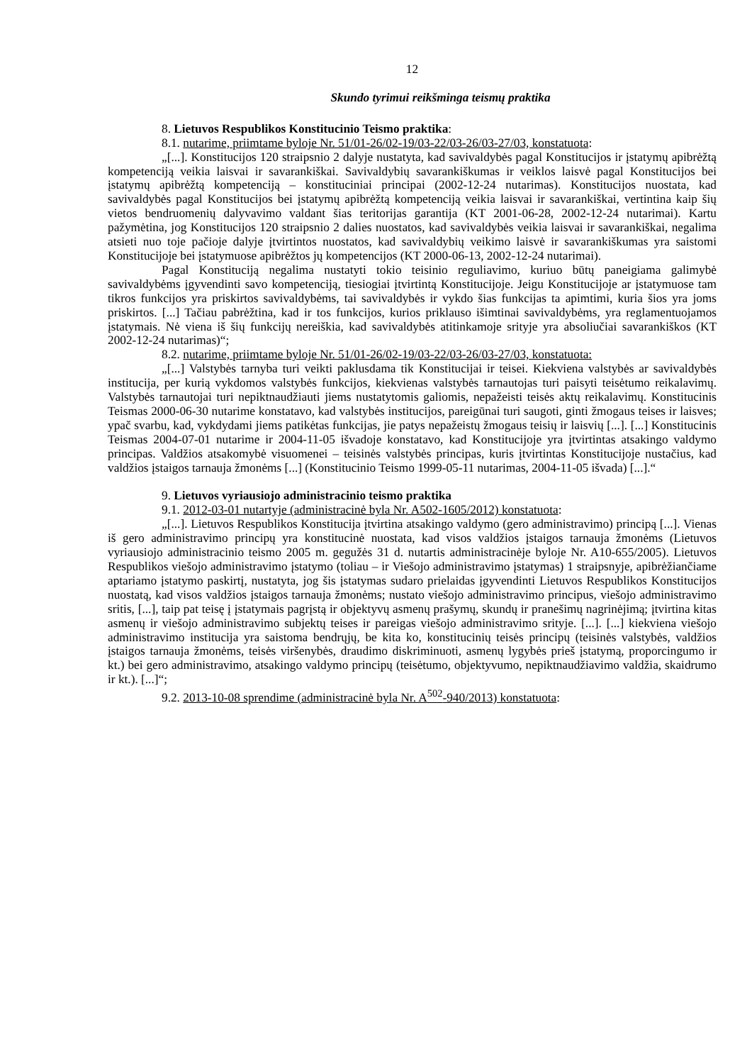12
Skundo tyrimui reikšminga teismų praktika
8. Lietuvos Respublikos Konstitucinio Teismo praktika:
8.1. nutarime, priimtame byloje Nr. 51/01-26/02-19/03-22/03-26/03-27/03, konstatuota:
„[...]. Konstitucijos 120 straipsnio 2 dalyje nustatyta, kad savivaldybės pagal Konstitucijos ir įstatymų apibrėžtą kompetenciją veikia laisvai ir savarankiškai. Savivaldybių savarankiškumas ir veiklos laisvė pagal Konstitucijos bei įstatymų apibrėžtą kompetenciją – konstituciniai principai (2002-12-24 nutarimas). Konstitucijos nuostata, kad savivaldybės pagal Konstitucijos bei įstatymų apibrėžtą kompetenciją veikia laisvai ir savarankiškai, vertintina kaip šių vietos bendruomenių dalyvavimo valdant šias teritorijas garantija (KT 2001-06-28, 2002-12-24 nutarimai). Kartu pažymėtina, jog Konstitucijos 120 straipsnio 2 dalies nuostatos, kad savivaldybės veikia laisvai ir savarankiškai, negalima atsieti nuo toje pačioje dalyje įtvirtintos nuostatos, kad savivaldybių veikimo laisvė ir savarankiškumas yra saistomi Konstitucijoje bei įstatymuose apibrėžtos jų kompetencijos (KT 2000-06-13, 2002-12-24 nutarimai).
Pagal Konstituciją negalima nustatyti tokio teisinio reguliavimo, kuriuo būtų paneigiama galimybė savivaldybėms įgyvendinti savo kompetenciją, tiesiogiai įtvirtintą Konstitucijoje. Jeigu Konstitucijoje ar įstatymuose tam tikros funkcijos yra priskirtos savivaldybėms, tai savivaldybės ir vykdo šias funkcijas ta apimtimi, kuria šios yra joms priskirtos. [...] Tačiau pabrėžtina, kad ir tos funkcijos, kurios priklauso išimtinai savivaldybėms, yra reglamentuojamos įstatymais. Nė viena iš šių funkcijų nereiškia, kad savivaldybės atitinkamoje srityje yra absoliučiai savarankiškos (KT 2002-12-24 nutarimas)“;
8.2. nutarime, priimtame byloje Nr. 51/01-26/02-19/03-22/03-26/03-27/03, konstatuota:
„[...] Valstybės tarnyba turi veikti paklusdama tik Konstitucijai ir teisei. Kiekviena valstybės ar savivaldybės institucija, per kurią vykdomos valstybės funkcijos, kiekvienas valstybės tarnautojas turi paisyti teisėtumo reikalavimų. Valstybės tarnautojai turi nepiktnaudžiauti jiems nustatytomis galiomis, nepažeisti teisės aktų reikalavimų. Konstitucinis Teismas 2000-06-30 nutarime konstatavo, kad valstybės institucijos, pareigūnai turi saugoti, ginti žmogaus teises ir laisves; ypač svarbu, kad, vykdydami jiems patikėtas funkcijas, jie patys nepažeistų žmogaus teisių ir laisvių [...]. [...] Konstitucinis Teismas 2004-07-01 nutarime ir 2004-11-05 išvadoje konstatavo, kad Konstitucijoje yra įtvirtintas atsakingo valdymo principas. Valdžios atsakomybė visuomenei – teisinės valstybės principas, kuris įtvirtintas Konstitucijoje nustačius, kad valdžios įstaigos tarnauja žmonėms [...] (Konstitucinio Teismo 1999-05-11 nutarimas, 2004-11-05 išvada) [...].“
9. Lietuvos vyriausiojo administracinio teismo praktika
9.1. 2012-03-01 nutartyje (administracinė byla Nr. A502-1605/2012) konstatuota:
„[...]. Lietuvos Respublikos Konstitucija įtvirtina atsakingo valdymo (gero administravimo) principą [...]. Vienas iš gero administravimo principų yra konstitucinė nuostata, kad visos valdžios įstaigos tarnauja žmonėms (Lietuvos vyriausiojo administracinio teismo 2005 m. gegužės 31 d. nutartis administracinėje byloje Nr. A10-655/2005). Lietuvos Respublikos viešojo administravimo įstatymo (toliau – ir Viešojo administravimo įstatymas) 1 straipsnyje, apibrėžiančiame aptariamo įstatymo paskirtį, nustatyta, jog šis įstatymas sudaro prielaidas įgyvendinti Lietuvos Respublikos Konstitucijos nuostatą, kad visos valdžios įstaigos tarnauja žmonėms; nustato viešojo administravimo principus, viešojo administravimo sritis, [...], taip pat teisę į įstatymais pagrįstą ir objektyvų asmenų prašymų, skundų ir pranešimų nagrinėjimą; įtvirtina kitas asmenų ir viešojo administravimo subjektų teises ir pareigas viešojo administravimo srityje. [...]. [...] kiekviena viešojo administravimo institucija yra saistoma bendrųjų, be kita ko, konstitucinių teisės principų (teisinės valstybės, valdžios įstaigos tarnauja žmonėms, teisės viršenybės, draudimo diskriminuoti, asmenų lygybės prieš įstatymą, proporcingumo ir kt.) bei gero administravimo, atsakingo valdymo principų (teisėtumo, objektyvumo, nepiktnaudžiavimo valdžia, skaidrumo ir kt.). [...]“;
9.2. 2013-10-08 sprendime (administracinė byla Nr. A<sup>502</sup>-940/2013) konstatuota: